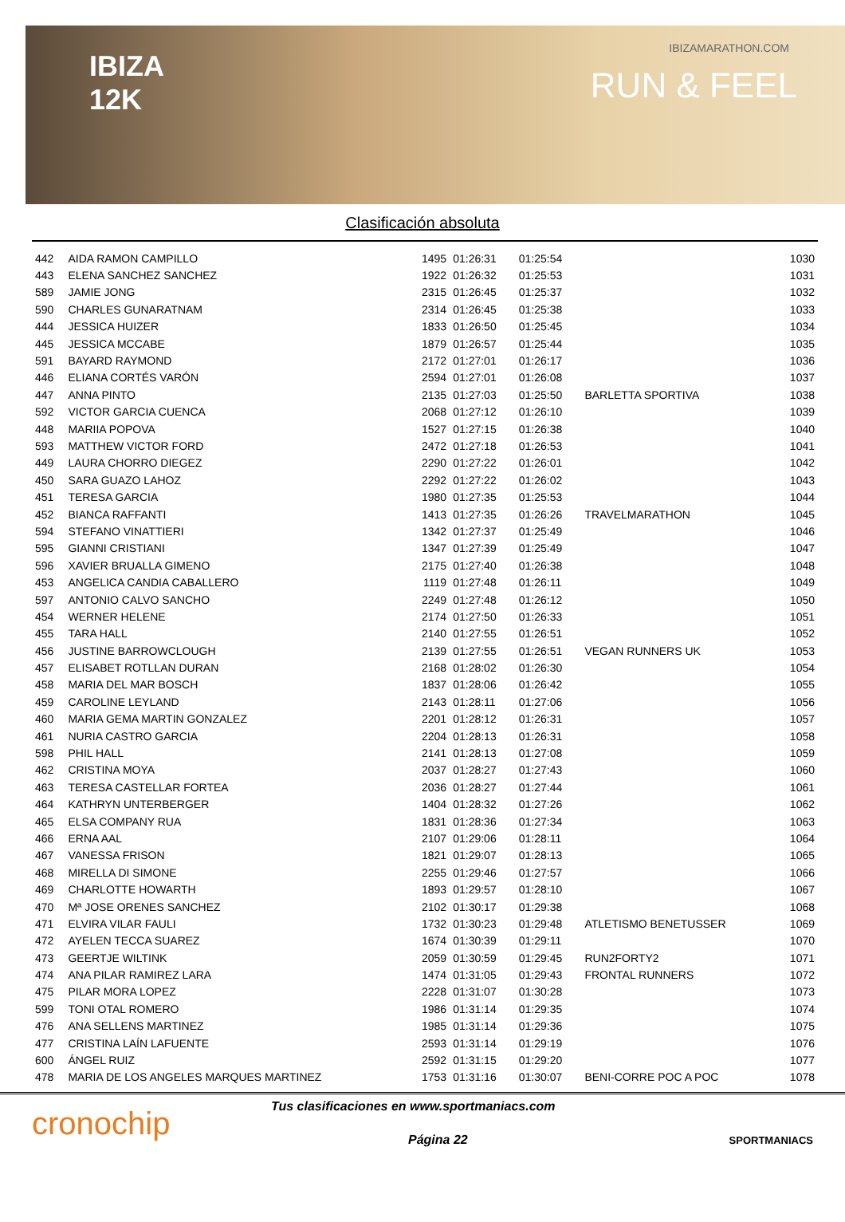IBIZA
12K
IBIZAMARATHON.COM
RUN & FEEL
Clasificación absoluta
| 442 | AIDA RAMON CAMPILLO | 1495 | 01:26:31 | 01:25:54 | | 1030 |
| 443 | ELENA SANCHEZ SANCHEZ | 1922 | 01:26:32 | 01:25:53 | | 1031 |
| 589 | JAMIE JONG | 2315 | 01:26:45 | 01:25:37 | | 1032 |
| 590 | CHARLES GUNARATNAM | 2314 | 01:26:45 | 01:25:38 | | 1033 |
| 444 | JESSICA HUIZER | 1833 | 01:26:50 | 01:25:45 | | 1034 |
| 445 | JESSICA MCCABE | 1879 | 01:26:57 | 01:25:44 | | 1035 |
| 591 | BAYARD RAYMOND | 2172 | 01:27:01 | 01:26:17 | | 1036 |
| 446 | ELIANA CORTÉS VARÓN | 2594 | 01:27:01 | 01:26:08 | | 1037 |
| 447 | ANNA PINTO | 2135 | 01:27:03 | 01:25:50 | BARLETTA SPORTIVA | 1038 |
| 592 | VICTOR GARCIA CUENCA | 2068 | 01:27:12 | 01:26:10 | | 1039 |
| 448 | MARIIA POPOVA | 1527 | 01:27:15 | 01:26:38 | | 1040 |
| 593 | MATTHEW VICTOR FORD | 2472 | 01:27:18 | 01:26:53 | | 1041 |
| 449 | LAURA CHORRO DIEGEZ | 2290 | 01:27:22 | 01:26:01 | | 1042 |
| 450 | SARA GUAZO LAHOZ | 2292 | 01:27:22 | 01:26:02 | | 1043 |
| 451 | TERESA GARCIA | 1980 | 01:27:35 | 01:25:53 | | 1044 |
| 452 | BIANCA RAFFANTI | 1413 | 01:27:35 | 01:26:26 | TRAVELMARATHON | 1045 |
| 594 | STEFANO VINATTIERI | 1342 | 01:27:37 | 01:25:49 | | 1046 |
| 595 | GIANNI CRISTIANI | 1347 | 01:27:39 | 01:25:49 | | 1047 |
| 596 | XAVIER BRUALLA GIMENO | 2175 | 01:27:40 | 01:26:38 | | 1048 |
| 453 | ANGELICA CANDIA CABALLERO | 1119 | 01:27:48 | 01:26:11 | | 1049 |
| 597 | ANTONIO CALVO SANCHO | 2249 | 01:27:48 | 01:26:12 | | 1050 |
| 454 | WERNER HELENE | 2174 | 01:27:50 | 01:26:33 | | 1051 |
| 455 | TARA HALL | 2140 | 01:27:55 | 01:26:51 | | 1052 |
| 456 | JUSTINE BARROWCLOUGH | 2139 | 01:27:55 | 01:26:51 | VEGAN RUNNERS UK | 1053 |
| 457 | ELISABET ROTLLAN DURAN | 2168 | 01:28:02 | 01:26:30 | | 1054 |
| 458 | MARIA DEL MAR BOSCH | 1837 | 01:28:06 | 01:26:42 | | 1055 |
| 459 | CAROLINE LEYLAND | 2143 | 01:28:11 | 01:27:06 | | 1056 |
| 460 | MARIA GEMA MARTIN GONZALEZ | 2201 | 01:28:12 | 01:26:31 | | 1057 |
| 461 | NURIA CASTRO GARCIA | 2204 | 01:28:13 | 01:26:31 | | 1058 |
| 598 | PHIL HALL | 2141 | 01:28:13 | 01:27:08 | | 1059 |
| 462 | CRISTINA MOYA | 2037 | 01:28:27 | 01:27:43 | | 1060 |
| 463 | TERESA CASTELLAR FORTEA | 2036 | 01:28:27 | 01:27:44 | | 1061 |
| 464 | KATHRYN UNTERBERGER | 1404 | 01:28:32 | 01:27:26 | | 1062 |
| 465 | ELSA COMPANY RUA | 1831 | 01:28:36 | 01:27:34 | | 1063 |
| 466 | ERNA AAL | 2107 | 01:29:06 | 01:28:11 | | 1064 |
| 467 | VANESSA FRISON | 1821 | 01:29:07 | 01:28:13 | | 1065 |
| 468 | MIRELLA DI SIMONE | 2255 | 01:29:46 | 01:27:57 | | 1066 |
| 469 | CHARLOTTE HOWARTH | 1893 | 01:29:57 | 01:28:10 | | 1067 |
| 470 | Mª JOSE ORENES SANCHEZ | 2102 | 01:30:17 | 01:29:38 | | 1068 |
| 471 | ELVIRA VILAR FAULI | 1732 | 01:30:23 | 01:29:48 | ATLETISMO BENETUSSER | 1069 |
| 472 | AYELEN TECCA SUAREZ | 1674 | 01:30:39 | 01:29:11 | | 1070 |
| 473 | GEERTJE WILTINK | 2059 | 01:30:59 | 01:29:45 | RUN2FORTY2 | 1071 |
| 474 | ANA PILAR RAMIREZ LARA | 1474 | 01:31:05 | 01:29:43 | FRONTAL RUNNERS | 1072 |
| 475 | PILAR MORA LOPEZ | 2228 | 01:31:07 | 01:30:28 | | 1073 |
| 599 | TONI OTAL ROMERO | 1986 | 01:31:14 | 01:29:35 | | 1074 |
| 476 | ANA SELLENS MARTINEZ | 1985 | 01:31:14 | 01:29:36 | | 1075 |
| 477 | CRISTINA LAÍN LAFUENTE | 2593 | 01:31:14 | 01:29:19 | | 1076 |
| 600 | ÁNGEL RUIZ | 2592 | 01:31:15 | 01:29:20 | | 1077 |
| 478 | MARIA DE LOS ANGELES MARQUES MARTINEZ | 1753 | 01:31:16 | 01:30:07 | BENI-CORRE POC A POC | 1078 |
cronochip
Tus clasificaciones en www.sportmaniacs.com
Página 22 SPORTMANIACS